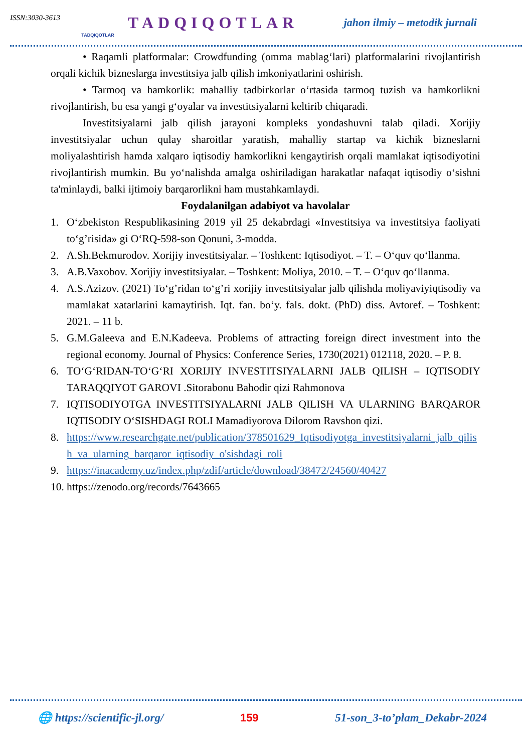ISSN:3030-3613 TADQIQOTLAR TADQIQOTLAR jahon ilmiy – metodik jurnali
• Raqamli platformalar: Crowdfunding (omma mablag‘lari) platformalarini rivojlantirish orqali kichik bizneslarga investitsiya jalb qilish imkoniyatlarini oshirish.
• Tarmoq va hamkorlik: mahalliy tadbirkorlar o‘rtasida tarmoq tuzish va hamkorlikni rivojlantirish, bu esa yangi g‘oyalar va investitsiyalarni keltirib chiqaradi.
Investitsiyalarni jalb qilish jarayoni kompleks yondashuvni talab qiladi. Xorijiy investitsiyalar uchun qulay sharoitlar yaratish, mahalliy startap va kichik bizneslarni moliyalashtirish hamda xalqaro iqtisodiy hamkorlikni kengaytirish orqali mamlakat iqtisodiyotini rivojlantirish mumkin. Bu yo‘nalishda amalga oshiriladigan harakatlar nafaqat iqtisodiy o‘sishni ta'minlaydi, balki ijtimoiy barqarorlikni ham mustahkamlaydi.
Foydalanilgan adabiyot va havolalar
1. O‘zbekiston Respublikasining 2019 yil 25 dekabrdagi «Investitsiya va investitsiya faoliyati to‘g’risida» gi O‘RQ-598-son Qonuni, 3-modda.
2. A.Sh.Bekmurodov. Xorijiy investitsiyalar. – Toshkent: Iqtisodiyot. – T. – O‘quv qo‘llanma.
3. A.B.Vaxobov. Xorijiy investitsiyalar. – Toshkent: Moliya, 2010. – T. – O‘quv qo‘llanma.
4. A.S.Azizov. (2021) To‘g’ridan to‘g’ri xorijiy investitsiyalar jalb qilishda moliyaviyiqtisodiy va mamlakat xatarlarini kamaytirish. Iqt. fan. bo‘y. fals. dokt. (PhD) diss. Avtoref. – Toshkent: 2021. – 11 b.
5. G.M.Galeeva and E.N.Kadeeva. Problems of attracting foreign direct investment into the regional economy. Journal of Physics: Conference Series, 1730(2021) 012118, 2020. – P. 8.
6. TO‘G‘RIDAN-TO‘G‘RI XORIJIY INVESTITSIYALARNI JALB QILISH – IQTISODIY TARAQQIYOT GAROVI .Sitorabonu Bahodir qizi Rahmonova
7. IQTISODIYOTGA INVESTITSIYALARNI JALB QILISH VA ULARNING BARQAROR IQTISODIY O‘SISHDAGI ROLI Mamadiyorova Dilorom Ravshon qizi.
8. https://www.researchgate.net/publication/378501629_Iqtisodiyotga_investitsiyalarni_jalb_qilish_va_ularning_barqaror_iqtisodiy_o'sishdagi_roli
9. https://inacademy.uz/index.php/zdif/article/download/38472/24560/40427
10. https://zenodo.org/records/7643665
🌐 https://scientific-jl.org/ 159 51-son_3-to’plam_Dekabr-2024